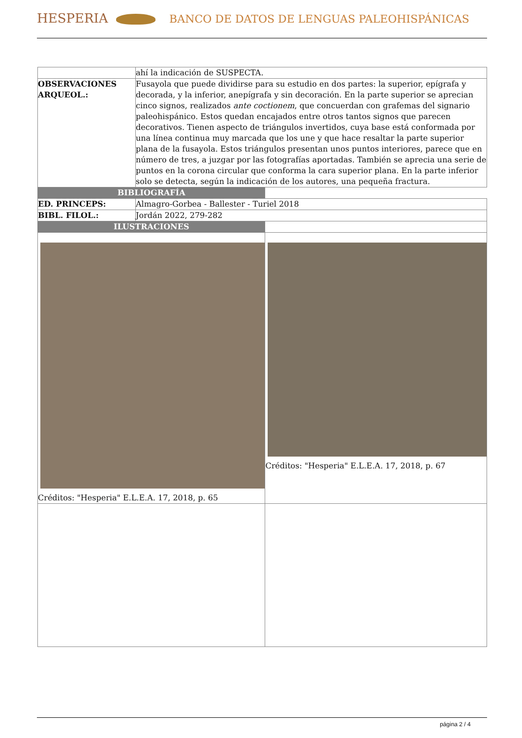HESPERIA BANCO DE DATOS DE LENGUAS PALEOHISPÁNICAS
| | ahí la indicación de SUSPECTA. | |
| OBSERVACIONES ARQUEOL.: | Fusayola que puede dividirse para su estudio en dos partes: la superior, epígrafa y decorada, y la inferior, anepígrafa y sin decoración. En la parte superior se aprecian cinco signos, realizados ante coctionem , que concuerdan con grafemas del signario paleohispánico. Estos quedan encajados entre otros tantos signos que parecen decorativos. Tienen aspecto de triángulos invertidos, cuya base está conformada por una línea continua muy marcada que los une y que hace resaltar la parte superior plana de la fusayola. Estos triángulos presentan unos puntos interiores, parece que en número de tres, a juzgar por las fotografías aportadas. También se aprecia una serie de puntos en la corona circular que conforma la cara superior plana. En la parte inferior solo se detecta, según la indicación de los autores, una pequeña fractura. | |
| BIBLIOGRAFÍA | | |
| ED. PRINCEPS: | Almagro-Gorbea - Ballester - Turiel 2018 | |
| BIBL. FILOL.: | Jordán 2022, 279-282 | |
| ILUSTRACIONES | | |
| Créditos: "Hesperia" E.L.E.A. 17, 2018, p. 65 | | Créditos: "Hesperia" E.L.E.A. 17, 2018, p. 67 |
página 2 / 4